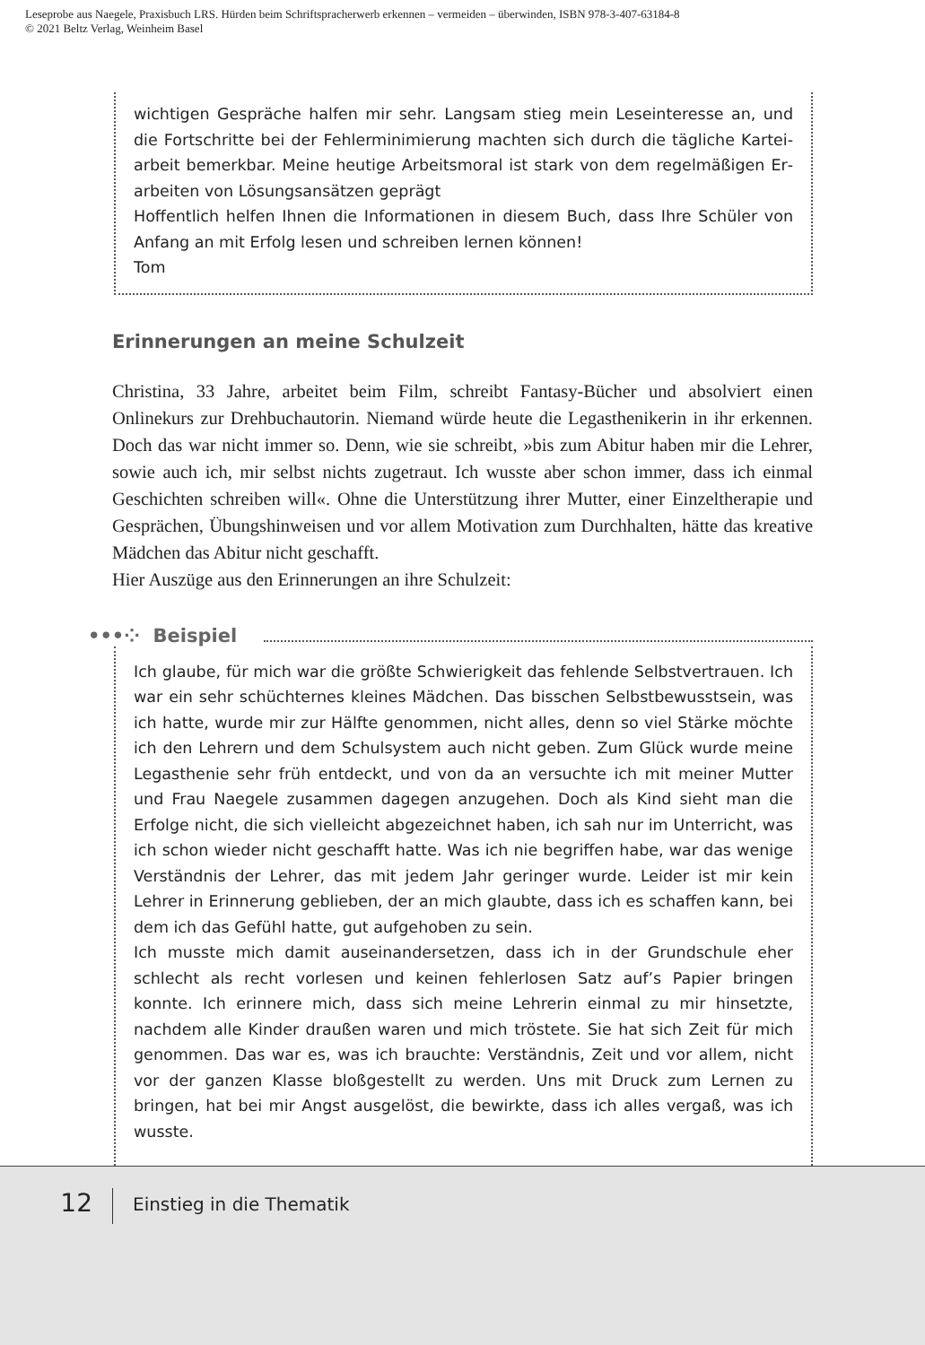Leseprobe aus Naegele, Praxisbuch LRS. Hürden beim Schriftspracherwerb erkennen – vermeiden – überwinden, ISBN 978-3-407-63184-8
© 2021 Beltz Verlag, Weinheim Basel
wichtigen Gespräche halfen mir sehr. Langsam stieg mein Leseinteresse an, und die Fortschritte bei der Fehlerminimierung machten sich durch die tägliche Kartei­arbeit bemerkbar. Meine heutige Arbeitsmoral ist stark von dem regelmäßigen Er­arbeiten von Lösungsansätzen geprägt
Hoffentlich helfen Ihnen die Informationen in diesem Buch, dass Ihre Schüler von Anfang an mit Erfolg lesen und schreiben lernen können!
Tom
Erinnerungen an meine Schulzeit
Christina, 33 Jahre, arbeitet beim Film, schreibt Fantasy-Bücher und absolviert einen Onlinekurs zur Drehbuchautorin. Niemand würde heute die Legasthenikerin in ihr er­kennen. Doch das war nicht immer so. Denn, wie sie schreibt, »bis zum Abitur haben mir die Lehrer, sowie auch ich, mir selbst nichts zugetraut. Ich wusste aber schon im­mer, dass ich einmal Geschichten schreiben will«. Ohne die Unterstützung ihrer Mut­ter, einer Einzeltherapie und Gesprächen, Übungshinweisen und vor allem Motivation zum Durchhalten, hätte das kreative Mädchen das Abitur nicht geschafft.
Hier Auszüge aus den Erinnerungen an ihre Schulzeit:
•••⁘ Beispiel
Ich glaube, für mich war die größte Schwierigkeit das fehlende Selbstvertrauen. Ich war ein sehr schüchternes kleines Mädchen. Das bisschen Selbstbewusstsein, was ich hatte, wurde mir zur Hälfte genommen, nicht alles, denn so viel Stärke möchte ich den Lehrern und dem Schulsystem auch nicht geben. Zum Glück wurde meine Legasthenie sehr früh entdeckt, und von da an versuchte ich mit meiner Mutter und Frau Naegele zusammen dagegen anzugehen. Doch als Kind sieht man die Erfolge nicht, die sich vielleicht abgezeichnet haben, ich sah nur im Unterricht, was ich schon wieder nicht geschafft hatte. Was ich nie begriffen habe, war das wenige Ver­ständnis der Lehrer, das mit jedem Jahr geringer wurde. Leider ist mir kein Lehrer in Erinnerung geblieben, der an mich glaubte, dass ich es schaffen kann, bei dem ich das Gefühl hatte, gut aufgehoben zu sein.
Ich musste mich damit auseinandersetzen, dass ich in der Grundschule eher schlecht als recht vorlesen und keinen fehlerlosen Satz auf’s Papier bringen konnte. Ich erinnere mich, dass sich meine Lehrerin einmal zu mir hinsetzte, nachdem alle Kinder draußen waren und mich tröstete. Sie hat sich Zeit für mich genommen. Das war es, was ich brauchte: Verständnis, Zeit und vor allem, nicht vor der ganzen Klasse bloßgestellt zu werden. Uns mit Druck zum Lernen zu bringen, hat bei mir Angst ausgelöst, die bewirkte, dass ich alles vergaß, was ich wusste.
12
Einstieg in die Thematik